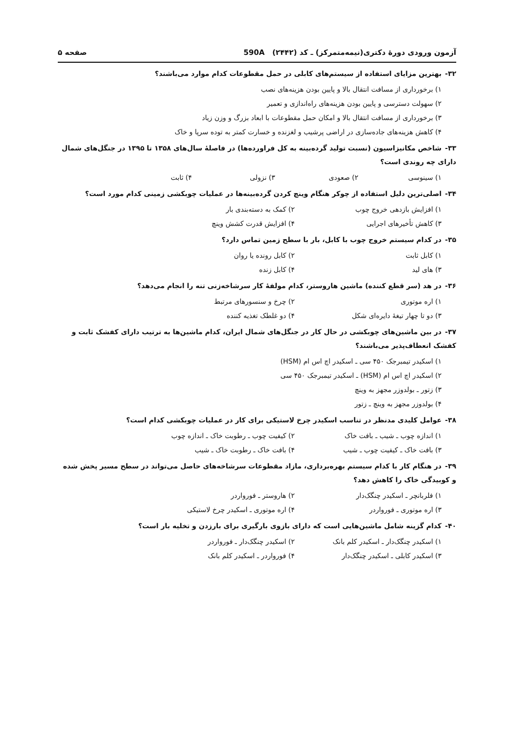آزمون ورودی دورهٔ دکتری(نیمه‌متمرکز) ـ کد (۲۴۴۲) 590A
صفحه ۵
۳۲- بهترین مزایای استفاده از سیستم‌های کابلی در حمل مقطوعات کدام موارد می‌باشند؟
۱) برخورداری از مسافت انتقال بالا و پایین بودن هزینه‌های نصب
۲) سهولت دسترسی و پایین بودن هزینه‌های راه‌اندازی و تعمیر
۳) برخورداری از مسافت انتقال بالا و امکان حمل مقطوعات با ابعاد بزرگ و وزن زیاد
۴) کاهش هزینه‌های جاده‌سازی در اراضی پرشیب و لغزنده و خسارت کمتر به توده سرپا و خاک
۳۳- شاخص مکانیزاسیون (نسبت تولید گرده‌بینه به کل فراورده‌ها) در فاصلهٔ سال‌های ۱۳۵۸ تا ۱۳۹۵ در جنگل‌های شمال دارای چه روندی است؟
۱) سینوسی
۲) صعودی
۳) نزولی
۴) ثابت
۳۴- اصلی‌ترین دلیل استفاده از چوکر هنگام وینچ کردن گرده‌بینه‌ها در عملیات چوبکشی زمینی کدام مورد است؟
۱) افزایش بازدهی خروج چوب
۲) کمک به دسته‌بندی بار
۳) کاهش تأخیرهای اجرایی
۴) افزایش قدرت کشش وینچ
۳۵- در کدام سیستم خروج چوب با کابل، بار با سطح زمین تماس دارد؟
۱) کابل ثابت
۲) کابل رونده یا روان
۳) های لید
۴) کابل زنده
۳۶- در هد (سر قطع کننده) ماشین هاروستر، کدام مولفهٔ کار سرشاخه‌زنی تنه را انجام می‌دهد؟
۱) اره موتوری
۲) چرخ و سنسورهای مرتبط
۳) دو تا چهار تیغهٔ دایره‌ای شکل
۴) دو غلطک تغذیه کننده
۳۷- در بین ماشین‌های چوبکشی در حال کار در جنگل‌های شمال ایران، کدام ماشین‌ها به ترتیب دارای کفشک ثابت و کفشک انعطاف‌پذیر می‌باشند؟
۱) اسکیدر تیمبرجک ۴۵۰ سی ـ اسکیدر اچ اس ام (HSM)
۲) اسکیدر اچ اس ام (HSM) ـ اسکیدر تیمبرجک ۴۵۰ سی
۳) زتور ـ بولدوزر مجهز به وینچ
۴) بولدوزر مجهز به وینچ ـ زتور
۳۸- عوامل کلیدی مدنظر در تناسب اسکیدر چرخ لاستیکی برای کار در عملیات چوبکشی کدام است؟
۱) اندازه چوب ـ شیب ـ بافت خاک
۲) کیفیت چوب ـ رطوبت خاک ـ اندازه چوب
۳) بافت خاک ـ کیفیت چوب ـ شیب
۴) بافت خاک ـ رطوبت خاک ـ شیب
۳۹- در هنگام کار با کدام سیستم بهره‌برداری، مازاد مقطوعات سرشاخه‌های حاصل می‌تواند در سطح مسیر پخش شده و کوبیدگی خاک را کاهش دهد؟
۱) فلربانچر ـ اسکیدر چنگک‌دار
۲) هاروستر ـ فورواردر
۳) اره موتوری ـ فورواردر
۴) اره موتوری ـ اسکیدر چرخ لاستیکی
۴۰- کدام گزینه شامل ماشین‌هایی است که دارای بازوی بارگیری برای بارزدن و تخلیه بار است؟
۱) اسکیدر چنگک‌دار ـ اسکیدر کلم بانک
۲) اسکیدر چنگک‌دار ـ فورواردر
۳) اسکیدر کابلی ـ اسکیدر چنگک‌دار
۴) فورواردر ـ اسکیدر کلم بانک